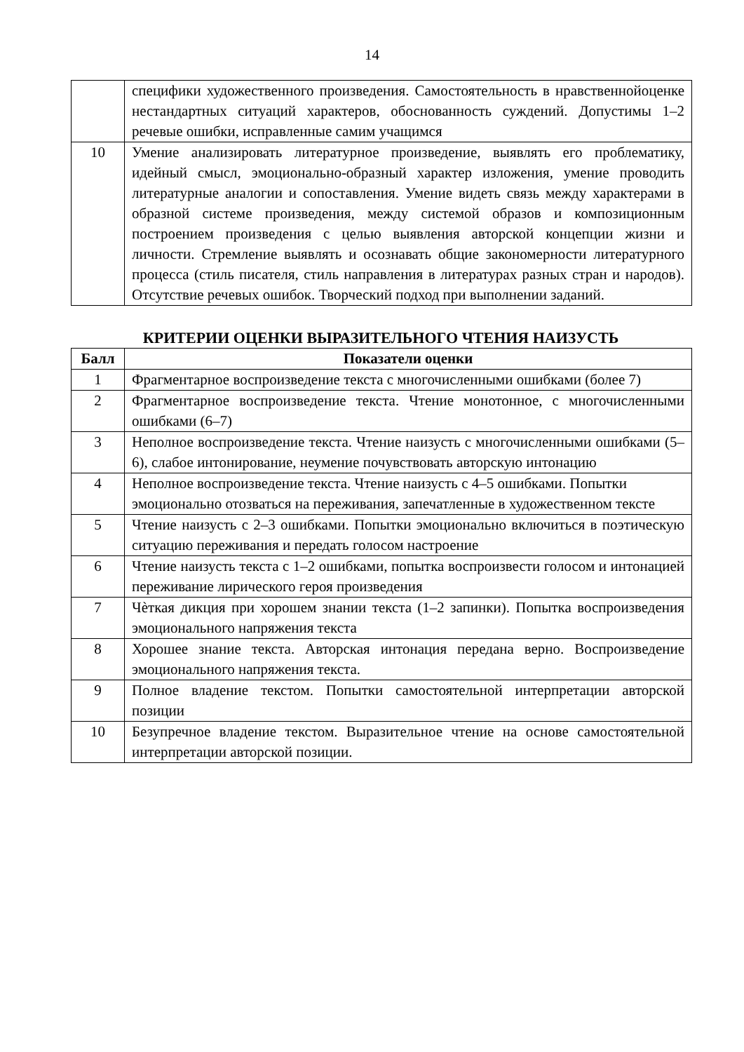14
| | специфики художественного произведения. Самостоятельность в нравственнойоценке нестандартных ситуаций характеров, обоснованность суждений. Допустимы 1–2 речевые ошибки, исправленные самим учащимся |
| 10 | Умение анализировать литературное произведение, выявлять его проблематику, идейный смысл, эмоционально-образный характер изложения, умение проводить литературные аналогии и сопоставления. Умение видеть связь между характерами в образной системе произведения, между системой образов и композиционным построением произведения с целью выявления авторской концепции жизни и личности. Стремление выявлять и осознавать общие закономерности литературного процесса (стиль писателя, стиль направления в литературах разных стран и народов). Отсутствие речевых ошибок. Творческий подход при выполнении заданий. |
КРИТЕРИИ ОЦЕНКИ ВЫРАЗИТЕЛЬНОГО ЧТЕНИЯ НАИЗУСТЬ
| Балл | Показатели оценки |
| --- | --- |
| 1 | Фрагментарное воспроизведение текста с многочисленными ошибками (более 7) |
| 2 | Фрагментарное воспроизведение текста. Чтение монотонное, с многочисленными ошибками (6–7) |
| 3 | Неполное воспроизведение текста. Чтение наизусть с многочисленными ошибками (5–6), слабое интонирование, неумение почувствовать авторскую интонацию |
| 4 | Неполное воспроизведение текста. Чтение наизусть с 4–5 ошибками. Попытки эмоционально отозваться на переживания, запечатленные в художественном тексте |
| 5 | Чтение наизусть с 2–3 ошибками. Попытки эмоционально включиться в поэтическую ситуацию переживания и передать голосом настроение |
| 6 | Чтение наизусть текста с 1–2 ошибками, попытка воспроизвести голосом и интонацией переживание лирического героя произведения |
| 7 | Чѐткая дикция при хорошем знании текста (1–2 запинки). Попытка воспроизведения эмоционального напряжения текста |
| 8 | Хорошее знание текста. Авторская интонация передана верно. Воспроизведение эмоционального напряжения текста. |
| 9 | Полное владение текстом. Попытки самостоятельной интерпретации авторской позиции |
| 10 | Безупречное владение текстом. Выразительное чтение на основе самостоятельной интерпретации авторской позиции. |